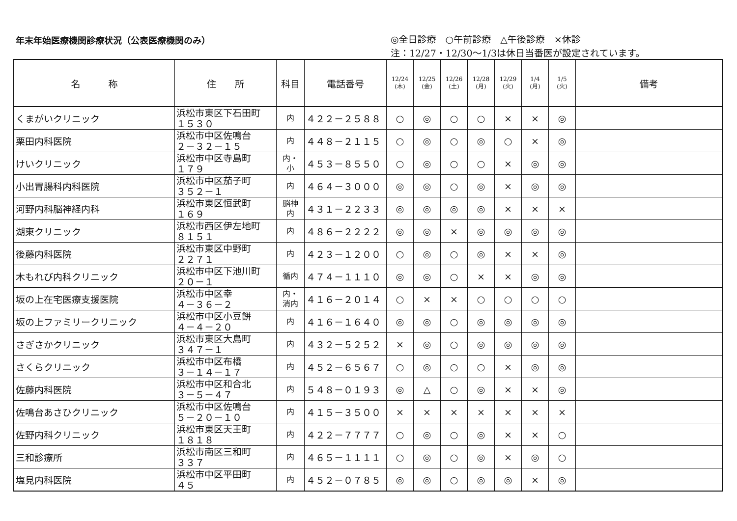年末年始医療機関診療状況（公表医療機関のみ）
◎全日診療　○午前診療　△午後診療　×休診
注：12/27・12/30～1/3は休日当番医が設定されています。
| 名 称 | 住 所 | 科目 | 電話番号 | 12/24 (木) | 12/25 (金) | 12/26 (土) | 12/28 (月) | 12/29 (火) | 1/4 (月) | 1/5 (火) | 備考 |
| --- | --- | --- | --- | --- | --- | --- | --- | --- | --- | --- | --- |
| くまがいクリニック | 浜松市東区下石田町 １５３０ | 内 | ４２２－２５８８ | ○ | ◎ | ○ | ○ | × | × | ◎ | |
| 栗田内科医院 | 浜松市中区佐鳴台 ２－３２－１５ | 内 | ４４８－２１１５ | ○ | ◎ | ○ | ◎ | ○ | × | ◎ | |
| けいクリニック | 浜松市中区寺島町 １７９ | 内・ 小 | ４５３－８５５０ | ○ | ◎ | ○ | ○ | × | ◎ | ◎ | |
| 小出胃腸科内科医院 | 浜松市中区茄子町 ３５２－１ | 内 | ４６４－３０００ | ◎ | ◎ | ○ | ◎ | × | ◎ | ◎ | |
| 河野内科脳神経内科 | 浜松市東区恒武町 １６９ | 脳神 内 | ４３１－２２３３ | ◎ | ◎ | ◎ | ◎ | × | × | × | |
| 湖東クリニック | 浜松市西区伊左地町 ８１５１ | 内 | ４８６－２２２２ | ◎ | ◎ | × | ◎ | ◎ | ◎ | ◎ | |
| 後藤内科医院 | 浜松市東区中野町 ２２７１ | 内 | ４２３－１２００ | ○ | ◎ | ○ | ◎ | × | × | ◎ | |
| 木もれび内科クリニック | 浜松市中区下池川町 ２０－１ | 循内 | ４７４－１１１０ | ◎ | ◎ | ○ | × | × | ◎ | ◎ | |
| 坂の上在宅医療支援医院 | 浜松市中区幸 ４－３６－２ | 内・ 消内 | ４１６－２０１４ | ○ | × | × | ○ | ○ | ○ | ○ | |
| 坂の上ファミリークリニック | 浜松市中区小豆餅 ４－４－２０ | 内 | ４１６－１６４０ | ◎ | ◎ | ○ | ◎ | ◎ | ◎ | ◎ | |
| さぎさかクリニック | 浜松市東区大島町 ３４７－１ | 内 | ４３２－５２５２ | × | ◎ | ○ | ◎ | ◎ | ◎ | ◎ | |
| さくらクリニック | 浜松市中区布橋 ３－１４－１７ | 内 | ４５２－６５６７ | ○ | ◎ | ○ | ○ | × | ◎ | ◎ | |
| 佐藤内科医院 | 浜松市中区和合北 ３－５－４７ | 内 | ５４８－０１９３ | ◎ | △ | ○ | ◎ | × | × | ◎ | |
| 佐鳴台あさひクリニック | 浜松市中区佐鳴台 ５－２０－１０ | 内 | ４１５－３５００ | × | × | × | × | × | × | × | |
| 佐野内科クリニック | 浜松市東区天王町 １８１８ | 内 | ４２２－７７７７ | ○ | ◎ | ○ | ◎ | × | × | ○ | |
| 三和診療所 | 浜松市南区三和町 ３３７ | 内 | ４６５－１１１１ | ○ | ◎ | ○ | ◎ | × | ◎ | ○ | |
| 塩見内科医院 | 浜松市中区平田町 ４５ | 内 | ４５２－０７８５ | ◎ | ◎ | ○ | ◎ | ◎ | × | ◎ | |